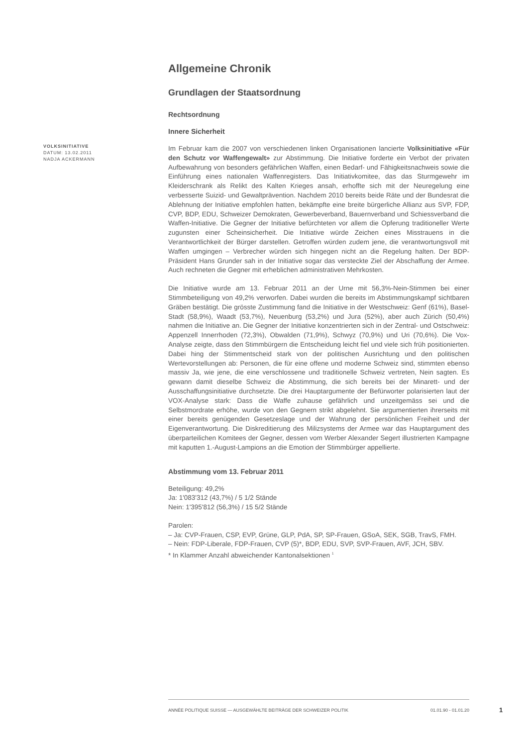Allgemeine Chronik
Grundlagen der Staatsordnung
Rechtsordnung
Innere Sicherheit
Im Februar kam die 2007 von verschiedenen linken Organisationen lancierte Volksinitiative «Für den Schutz vor Waffengewalt» zur Abstimmung. Die Initiative forderte ein Verbot der privaten Aufbewahrung von besonders gefährlichen Waffen, einen Bedarf- und Fähigkeitsnachweis sowie die Einführung eines nationalen Waffenregisters. Das Initiativkomitee, das das Sturmgewehr im Kleiderschrank als Relikt des Kalten Krieges ansah, erhoffte sich mit der Neuregelung eine verbesserte Suizid- und Gewaltprävention. Nachdem 2010 bereits beide Räte und der Bundesrat die Ablehnung der Initiative empfohlen hatten, bekämpfte eine breite bürgerliche Allianz aus SVP, FDP, CVP, BDP, EDU, Schweizer Demokraten, Gewerbeverband, Bauernverband und Schiessverband die Waffen-Initiative. Die Gegner der Initiative befürchteten vor allem die Opferung traditioneller Werte zugunsten einer Scheinsicherheit. Die Initiative würde Zeichen eines Misstrauens in die Verantwortlichkeit der Bürger darstellen. Getroffen würden zudem jene, die verantwortungsvoll mit Waffen umgingen – Verbrecher würden sich hingegen nicht an die Regelung halten. Der BDP-Präsident Hans Grunder sah in der Initiative sogar das versteckte Ziel der Abschaffung der Armee. Auch rechneten die Gegner mit erheblichen administrativen Mehrkosten.
Die Initiative wurde am 13. Februar 2011 an der Urne mit 56,3%-Nein-Stimmen bei einer Stimmbeteiligung von 49,2% verworfen. Dabei wurden die bereits im Abstimmungskampf sichtbaren Gräben bestätigt. Die grösste Zustimmung fand die Initiative in der Westschweiz: Genf (61%), Basel-Stadt (58,9%), Waadt (53,7%), Neuenburg (53,2%) und Jura (52%), aber auch Zürich (50,4%) nahmen die Initiative an. Die Gegner der Initiative konzentrierten sich in der Zentral- und Ostschweiz: Appenzell Innerrhoden (72,3%), Obwalden (71,9%), Schwyz (70,9%) und Uri (70,6%). Die Vox-Analyse zeigte, dass den Stimmbürgern die Entscheidung leicht fiel und viele sich früh positionierten. Dabei hing der Stimmentscheid stark von der politischen Ausrichtung und den politischen Wertevorstellungen ab: Personen, die für eine offene und moderne Schweiz sind, stimmten ebenso massiv Ja, wie jene, die eine verschlossene und traditionelle Schweiz vertreten, Nein sagten. Es gewann damit dieselbe Schweiz die Abstimmung, die sich bereits bei der Minarett- und der Ausschaffungsinitiative durchsetzte. Die drei Hauptargumente der Befürworter polarisierten laut der VOX-Analyse stark: Dass die Waffe zuhause gefährlich und unzeitgemäss sei und die Selbstmordrate erhöhe, wurde von den Gegnern strikt abgelehnt. Sie argumentierten ihrerseits mit einer bereits genügenden Gesetzeslage und der Wahrung der persönlichen Freiheit und der Eigenverantwortung. Die Diskreditierung des Milizsystems der Armee war das Hauptargument des überparteilichen Komitees der Gegner, dessen vom Werber Alexander Segert illustrierten Kampagne mit kaputten 1.-August-Lampions an die Emotion der Stimmbürger appellierte.
Abstimmung vom 13. Februar 2011
Beteiligung: 49,2%
Ja: 1'083'312 (43,7%) / 5 1/2 Stände
Nein: 1'395'812 (56,3%) / 15 5/2 Stände
Parolen:
– Ja: CVP-Frauen, CSP, EVP, Grüne, GLP, PdA, SP, SP-Frauen, GSoA, SEK, SGB, TravS, FMH.
– Nein: FDP-Liberale, FDP-Frauen, CVP (5)*, BDP, EDU, SVP, SVP-Frauen, AVF, JCH, SBV.
* In Klammer Anzahl abweichender Kantonalsektionen <sup>1</sup>
VOLKSINITIATIVE
DATUM: 13.02.2011
NADJA ACKERMANN
ANNÉE POLITIQUE SUISSE — AUSGEWÄHLTE BEITRÄGE DER SCHWEIZER POLITIK 01.01.90 - 01.01.20
1